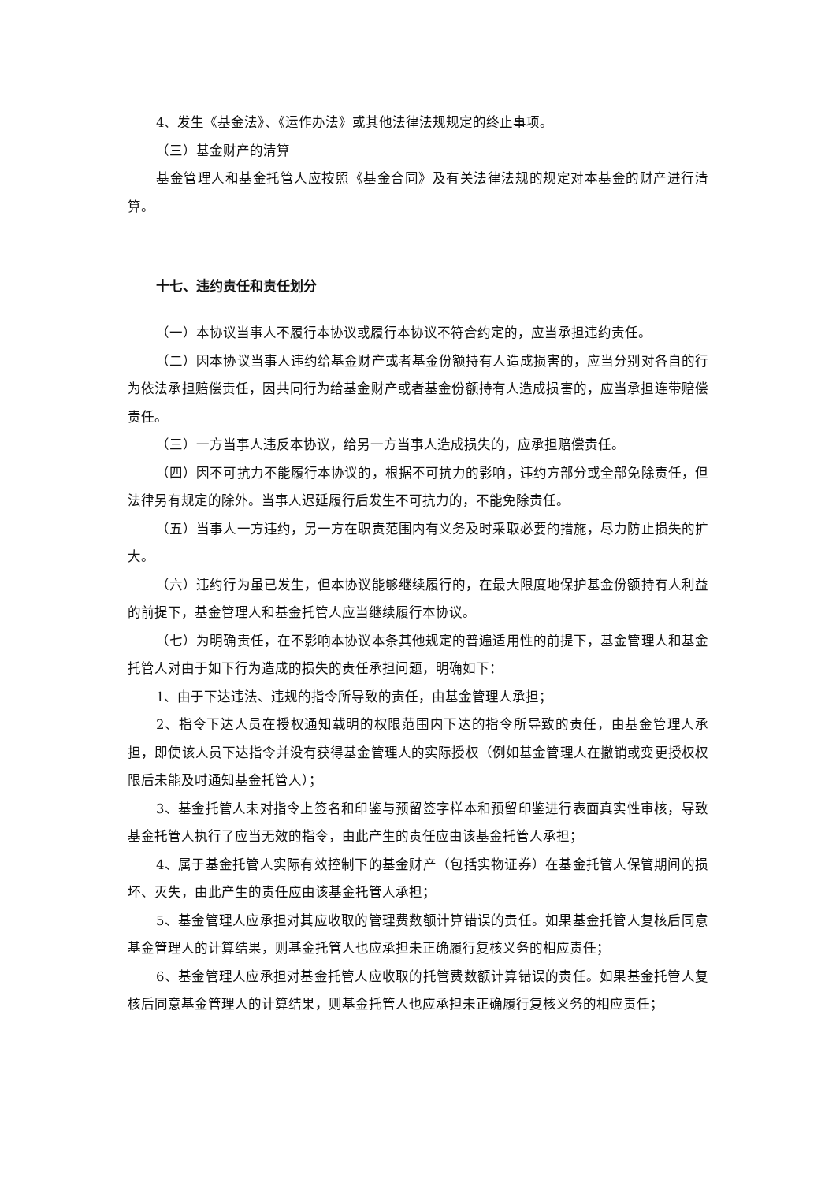4、发生《基金法》、《运作办法》或其他法律法规规定的终止事项。
（三）基金财产的清算
基金管理人和基金托管人应按照《基金合同》及有关法律法规的规定对本基金的财产进行清算。
十七、违约责任和责任划分
（一）本协议当事人不履行本协议或履行本协议不符合约定的，应当承担违约责任。
（二）因本协议当事人违约给基金财产或者基金份额持有人造成损害的，应当分别对各自的行为依法承担赔偿责任，因共同行为给基金财产或者基金份额持有人造成损害的，应当承担连带赔偿责任。
（三）一方当事人违反本协议，给另一方当事人造成损失的，应承担赔偿责任。
（四）因不可抗力不能履行本协议的，根据不可抗力的影响，违约方部分或全部免除责任，但法律另有规定的除外。当事人迟延履行后发生不可抗力的，不能免除责任。
（五）当事人一方违约，另一方在职责范围内有义务及时采取必要的措施，尽力防止损失的扩大。
（六）违约行为虽已发生，但本协议能够继续履行的，在最大限度地保护基金份额持有人利益的前提下，基金管理人和基金托管人应当继续履行本协议。
（七）为明确责任，在不影响本协议本条其他规定的普遍适用性的前提下，基金管理人和基金托管人对由于如下行为造成的损失的责任承担问题，明确如下：
1、由于下达违法、违规的指令所导致的责任，由基金管理人承担；
2、指令下达人员在授权通知载明的权限范围内下达的指令所导致的责任，由基金管理人承担，即使该人员下达指令并没有获得基金管理人的实际授权（例如基金管理人在撤销或变更授权权限后未能及时通知基金托管人）；
3、基金托管人未对指令上签名和印鉴与预留签字样本和预留印鉴进行表面真实性审核，导致基金托管人执行了应当无效的指令，由此产生的责任应由该基金托管人承担；
4、属于基金托管人实际有效控制下的基金财产（包括实物证券）在基金托管人保管期间的损坏、灭失，由此产生的责任应由该基金托管人承担；
5、基金管理人应承担对其应收取的管理费数额计算错误的责任。如果基金托管人复核后同意基金管理人的计算结果，则基金托管人也应承担未正确履行复核义务的相应责任；
6、基金管理人应承担对基金托管人应收取的托管费数额计算错误的责任。如果基金托管人复核后同意基金管理人的计算结果，则基金托管人也应承担未正确履行复核义务的相应责任；